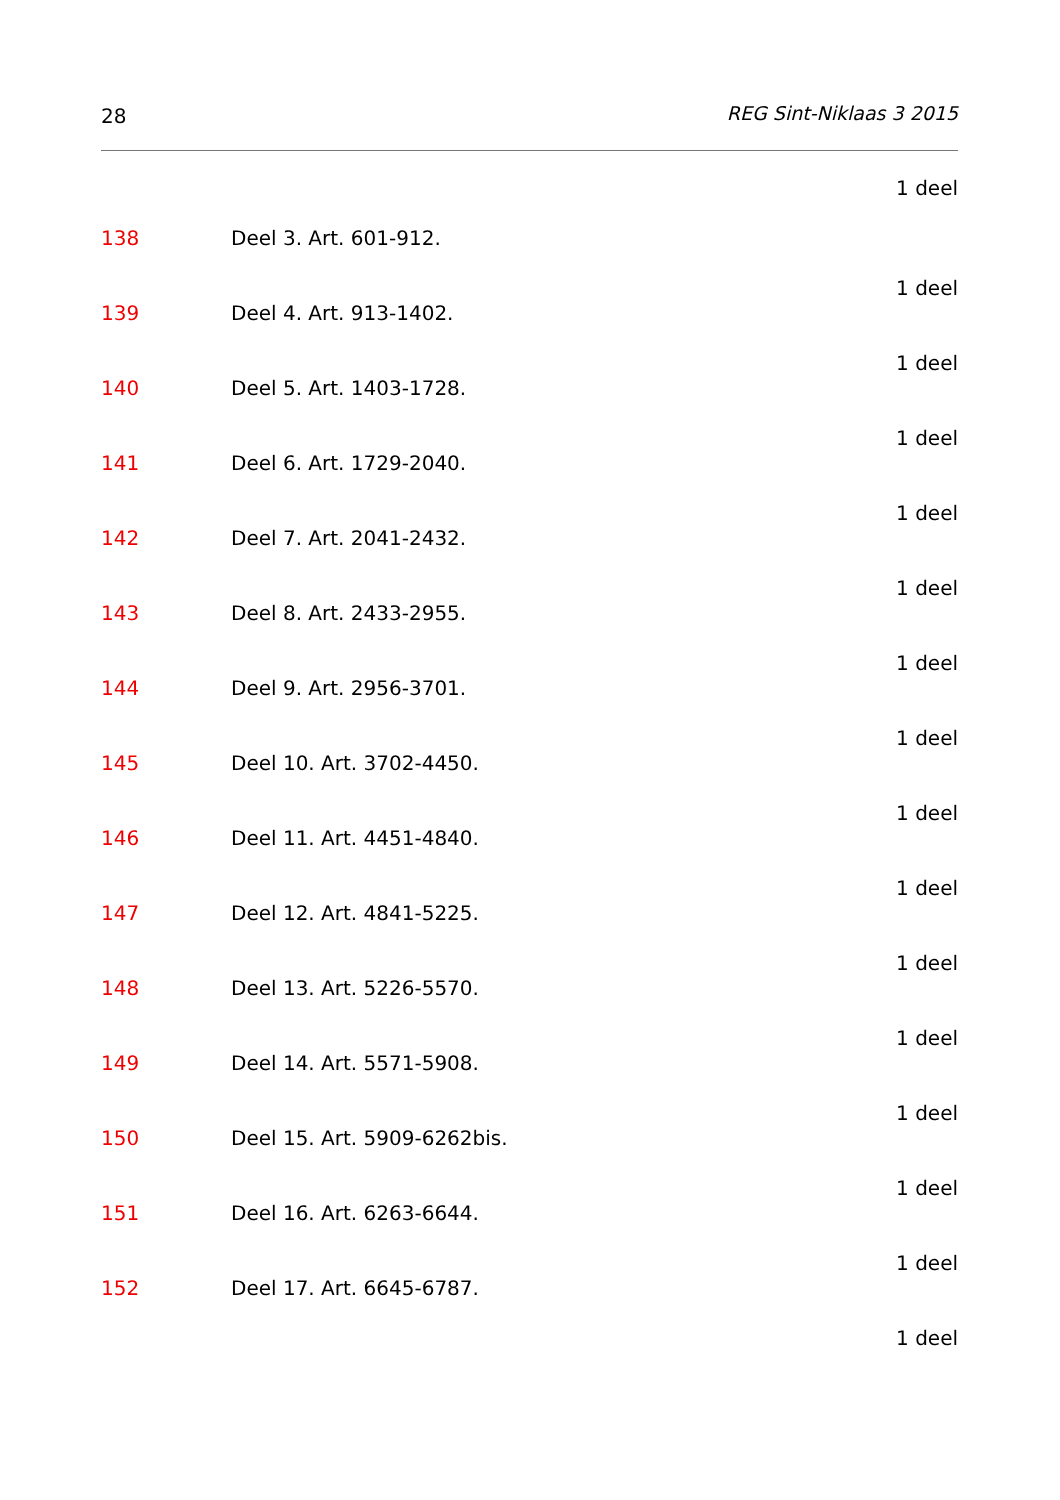28 REG Sint-Niklaas 3 2015
1 deel
138 Deel 3. Art. 601-912.
1 deel
139 Deel 4. Art. 913-1402.
1 deel
140 Deel 5. Art. 1403-1728.
1 deel
141 Deel 6. Art. 1729-2040.
1 deel
142 Deel 7. Art. 2041-2432.
1 deel
143 Deel 8. Art. 2433-2955.
1 deel
144 Deel 9. Art. 2956-3701.
1 deel
145 Deel 10. Art. 3702-4450.
1 deel
146 Deel 11. Art. 4451-4840.
1 deel
147 Deel 12. Art. 4841-5225.
1 deel
148 Deel 13. Art. 5226-5570.
1 deel
149 Deel 14. Art. 5571-5908.
1 deel
150 Deel 15. Art. 5909-6262bis.
1 deel
151 Deel 16. Art. 6263-6644.
1 deel
152 Deel 17. Art. 6645-6787.
1 deel